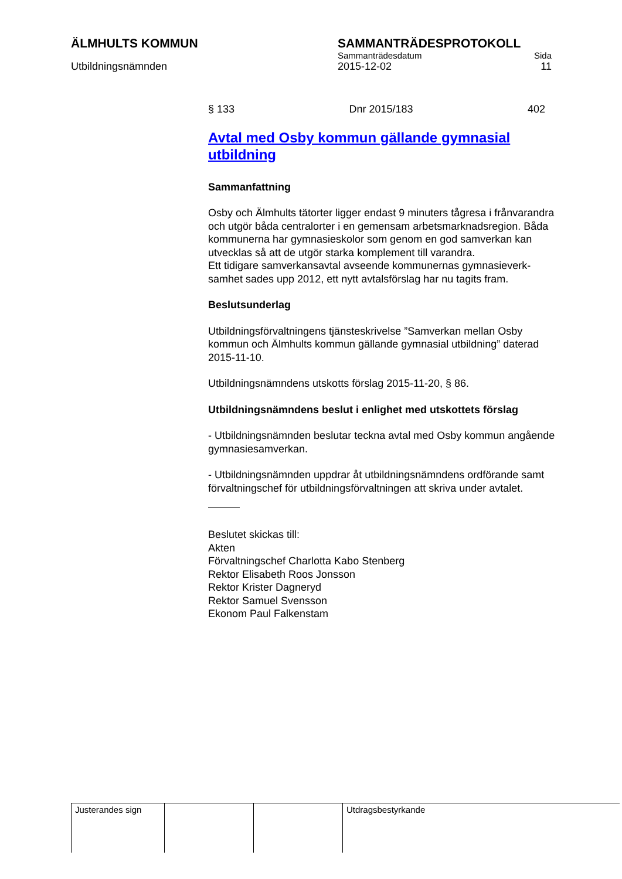ÄLMHULTS KOMMUN SAMMANTRÄDESPROTOKOLL
Sammanträdesdatum Sida
Utbildningsnämnden 2015-12-02 11
§ 133 Dnr 2015/183 402
Avtal med Osby kommun gällande gymnasial utbildning
Sammanfattning
Osby och Älmhults tätorter ligger endast 9 minuters tågresa i från­varandra och utgör båda centralorter i en gemensam arbetsmark­nadsregion. Båda kommunerna har gymnasieskolor som genom en god samverkan kan utvecklas så att de utgör starka komplement till varandra.
Ett tidigare samverkansavtal avseende kommunernas gymnasieverk­samhet sades upp 2012, ett nytt avtalsförslag har nu tagits fram.
Beslutsunderlag
Utbildningsförvaltningens tjänsteskrivelse ”Samverkan mellan Osby kommun och Älmhults kommun gällande gymnasial utbildning” date­rad 2015-11-10.
Utbildningsnämndens utskotts förslag 2015-11-20, § 86.
Utbildningsnämndens beslut i enlighet med utskottets förslag
- Utbildningsnämnden beslutar teckna avtal med Osby kommun an­gående gymnasiesamverkan.
- Utbildningsnämnden uppdrar åt utbildningsnämndens ordförande samt förvaltningschef för utbildningsförvaltningen att skriva under av­talet.
Beslutet skickas till:
Akten
Förvaltningschef Charlotta Kabo Stenberg
Rektor Elisabeth Roos Jonsson
Rektor Krister Dagneryd
Rektor Samuel Svensson
Ekonom Paul Falkenstam
| Justerandes sign | | | Utdragsbestyrkande |